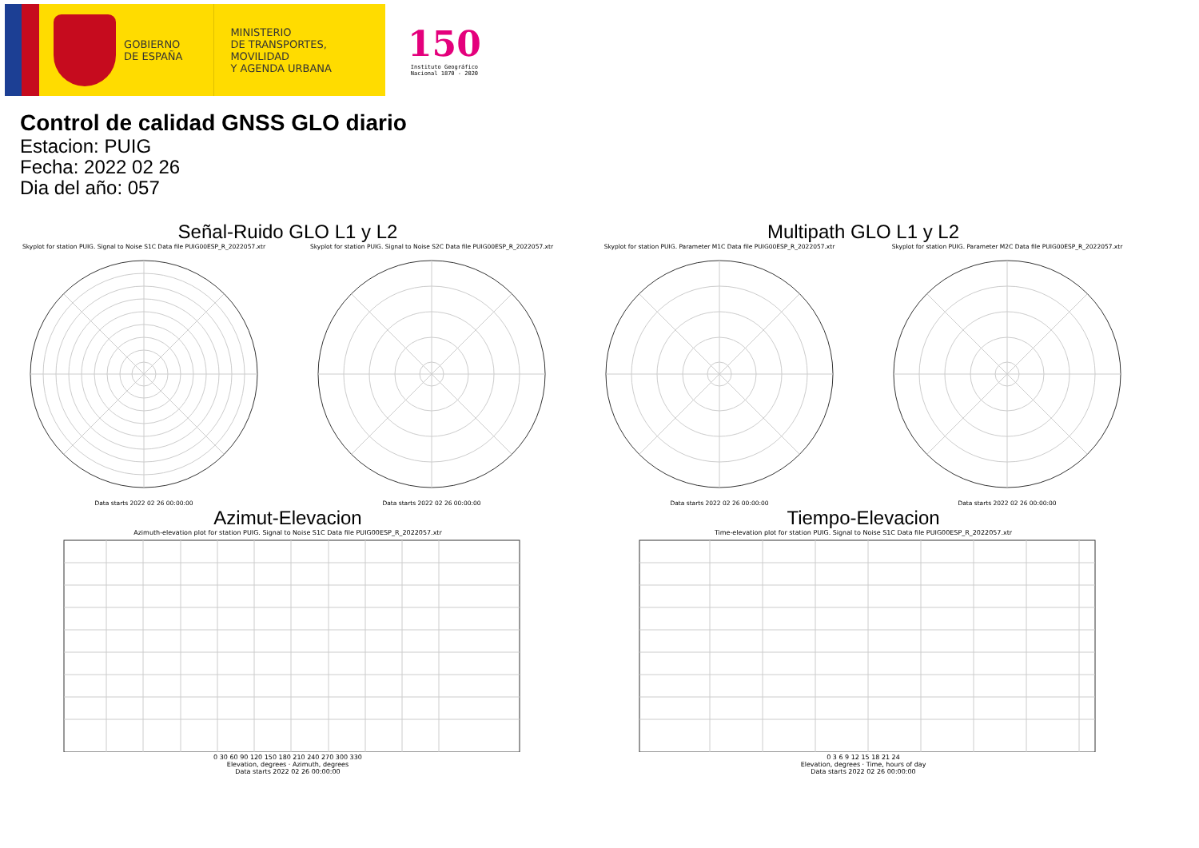GOBIERNO
DE ESPAÑA
MINISTERIO
DE TRANSPORTES, MOVILIDAD
Y AGENDA URBANA
150
Instituto Geográfico
Nacional 1870 - 2020
Control de calidad GNSS GLO diario
Estacion: PUIG
Fecha: 2022 02 26
Dia del año: 057
Señal-Ruido GLO L1 y L2
Skyplot for station PUIG. Signal to Noise S1C Data file PUIG00ESP_R_2022057.xtr
Data starts 2022 02 26 00:00:00
Skyplot for station PUIG. Signal to Noise S2C Data file PUIG00ESP_R_2022057.xtr
Data starts 2022 02 26 00:00:00
Multipath GLO L1 y L2
Skyplot for station PUIG. Parameter M1C Data file PUIG00ESP_R_2022057.xtr
Data starts 2022 02 26 00:00:00
Skyplot for station PUIG. Parameter M2C Data file PUIG00ESP_R_2022057.xtr
Data starts 2022 02 26 00:00:00
Azimut-Elevacion
Azimuth-elevation plot for station PUIG. Signal to Noise S1C Data file PUIG00ESP_R_2022057.xtr
0 30 60 90 120 150 180 210 240 270 300 330
Elevation, degrees · Azimuth, degrees
Data starts 2022 02 26 00:00:00
Tiempo-Elevacion
Time-elevation plot for station PUIG. Signal to Noise S1C Data file PUIG00ESP_R_2022057.xtr
0 3 6 9 12 15 18 21 24
Elevation, degrees · Time, hours of day
Data starts 2022 02 26 00:00:00